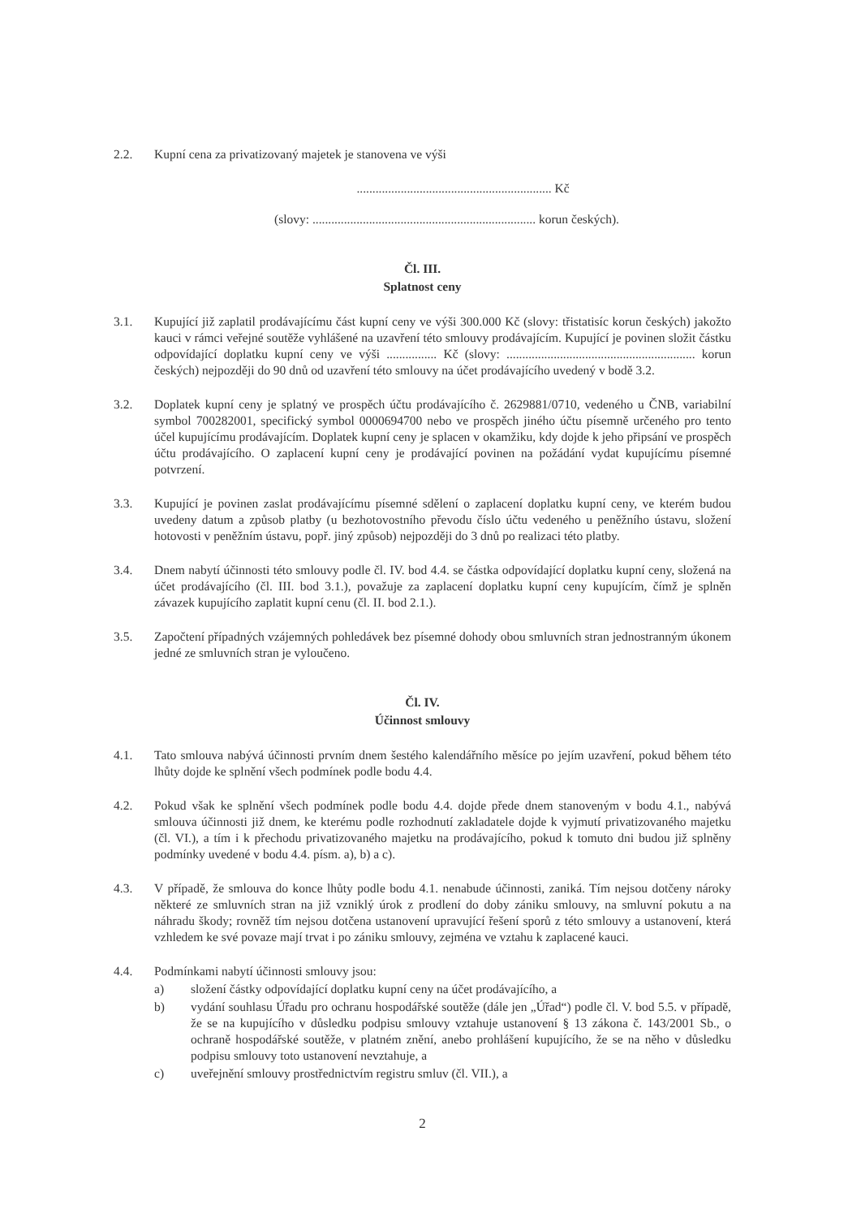2.2. Kupní cena za privatizovaný majetek je stanovena ve výši
.............................................................. Kč
(slovy: ....................................................................... korun českých).
Čl. III.
Splatnost ceny
3.1. Kupující již zaplatil prodávajícímu část kupní ceny ve výši 300.000 Kč (slovy: třistatisíc korun českých) jakožto kauci v rámci veřejné soutěže vyhlášené na uzavření této smlouvy prodávajícím. Kupující je povinen složit částku odpovídající doplatku kupní ceny ve výši ................ Kč (slovy: ............................................................ korun českých) nejpozději do 90 dnů od uzavření této smlouvy na účet prodávajícího uvedený v bodě 3.2.
3.2. Doplatek kupní ceny je splatný ve prospěch účtu prodávajícího č. 2629881/0710, vedeného u ČNB, variabilní symbol 700282001, specifický symbol 0000694700 nebo ve prospěch jiného účtu písemně určeného pro tento účel kupujícímu prodávajícím. Doplatek kupní ceny je splacen v okamžiku, kdy dojde k jeho připsání ve prospěch účtu prodávajícího. O zaplacení kupní ceny je prodávající povinen na požádání vydat kupujícímu písemné potvrzení.
3.3. Kupující je povinen zaslat prodávajícímu písemné sdělení o zaplacení doplatku kupní ceny, ve kterém budou uvedeny datum a způsob platby (u bezhotovostního převodu číslo účtu vedeného u peněžního ústavu, složení hotovosti v peněžním ústavu, popř. jiný způsob) nejpozději do 3 dnů po realizaci této platby.
3.4. Dnem nabytí účinnosti této smlouvy podle čl. IV. bod 4.4. se částka odpovídající doplatku kupní ceny, složená na účet prodávajícího (čl. III. bod 3.1.), považuje za zaplacení doplatku kupní ceny kupujícím, čímž je splněn závazek kupujícího zaplatit kupní cenu (čl. II. bod 2.1.).
3.5. Započtení případných vzájemných pohledávek bez písemné dohody obou smluvních stran jednostranným úkonem jedné ze smluvních stran je vyloučeno.
Čl. IV.
Účinnost smlouvy
4.1. Tato smlouva nabývá účinnosti prvním dnem šestého kalendářního měsíce po jejím uzavření, pokud během této lhůty dojde ke splnění všech podmínek podle bodu 4.4.
4.2. Pokud však ke splnění všech podmínek podle bodu 4.4. dojde přede dnem stanoveným v bodu 4.1., nabývá smlouva účinnosti již dnem, ke kterému podle rozhodnutí zakladatele dojde k vyjmutí privatizovaného majetku (čl. VI.), a tím i k přechodu privatizovaného majetku na prodávajícího, pokud k tomuto dni budou již splněny podmínky uvedené v bodu 4.4. písm. a), b) a c).
4.3. V případě, že smlouva do konce lhůty podle bodu 4.1. nenabude účinnosti, zaniká. Tím nejsou dotčeny nároky některé ze smluvních stran na již vzniklý úrok z prodlení do doby zániku smlouvy, na smluvní pokutu a na náhradu škody; rovněž tím nejsou dotčena ustanovení upravující řešení sporů z této smlouvy a ustanovení, která vzhledem ke své povaze mají trvat i po zániku smlouvy, zejména ve vztahu k zaplacené kauci.
4.4. Podmínkami nabytí účinnosti smlouvy jsou:
a) složení částky odpovídající doplatku kupní ceny na účet prodávajícího, a
b) vydání souhlasu Úřadu pro ochranu hospodářské soutěže (dále jen „Úřad“) podle čl. V. bod 5.5. v případě, že se na kupujícího v důsledku podpisu smlouvy vztahuje ustanovení § 13 zákona č. 143/2001 Sb., o ochraně hospodářské soutěže, v platném znění, anebo prohlášení kupujícího, že se na něho v důsledku podpisu smlouvy toto ustanovení nevztahuje, a
c) uveřejnění smlouvy prostřednictvím registru smluv (čl. VII.), a
2